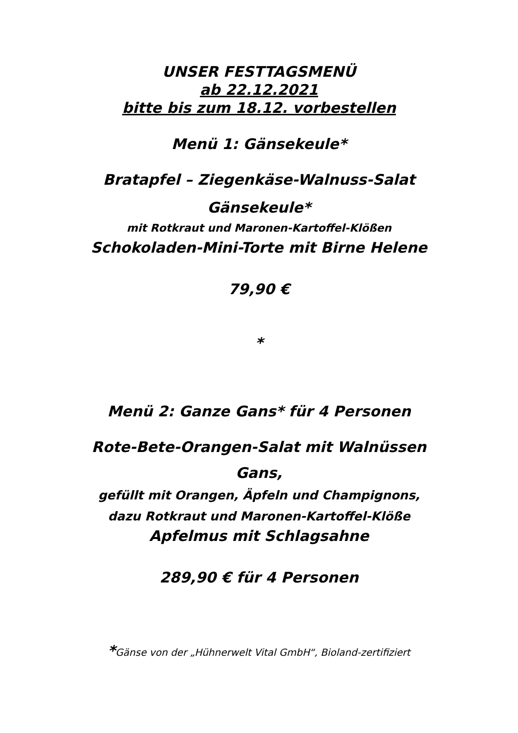UNSER FESTTAGSMENÜ
ab 22.12.2021
bitte bis zum 18.12. vorbestellen
Menü 1: Gänsekeule*
Bratapfel – Ziegenkäse-Walnuss-Salat
Gänsekeule*
mit Rotkraut und Maronen-Kartoffel-Klößen
Schokoladen-Mini-Torte mit Birne Helene
79,90 €
*
Menü 2: Ganze Gans* für 4 Personen
Rote-Bete-Orangen-Salat mit Walnüssen
Gans,
gefüllt mit Orangen, Äpfeln und Champignons,
dazu Rotkraut und Maronen-Kartoffel-Klöße
Apfelmus mit Schlagsahne
289,90 € für 4 Personen
*Gänse von der „Hühnerwelt Vital GmbH“, Bioland-zertifiziert